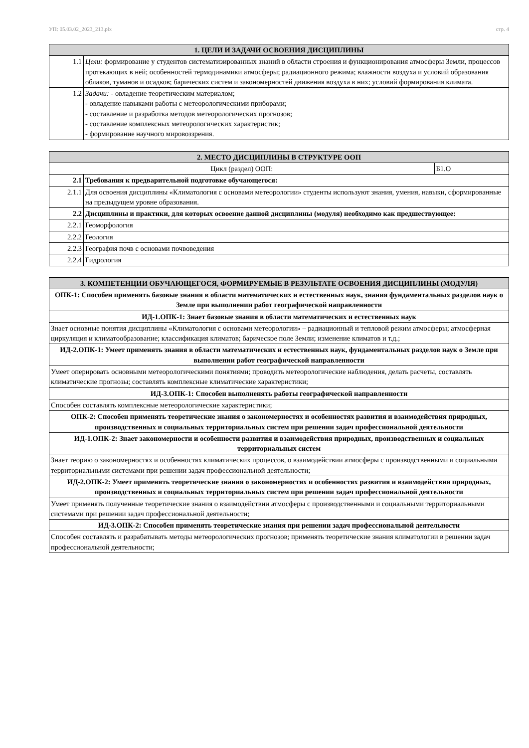УП: 05.03.02_2023_213.plx стр. 4
| 1. ЦЕЛИ И ЗАДАЧИ ОСВОЕНИЯ ДИСЦИПЛИНЫ | |
| --- | --- |
| 1.1 | Цели: формирование у студентов систематизированных знаний в области строения и функционирования атмосферы Земли, процессов протекающих в ней; особенностей термодинамики атмосферы; радиационного режима; влажности воздуха и условий образования облаков, туманов и осадков; барических систем и закономерностей движения воздуха в них; условий формирования климата. |
| 1.2 | Задачи: - овладение теоретическим материалом; - овладение навыками работы с метеорологическими приборами; - составление и разработка методов метеорологических прогнозов; - составление комплексных метеорологических характеристик; - формирование научного мировоззрения. |
| 2. МЕСТО ДИСЦИПЛИНЫ В СТРУКТУРЕ ООП | | |
| --- | --- | --- |
| Цикл (раздел) ООП: | | Б1.О |
| 2.1 | Требования к предварительной подготовке обучающегося: | |
| 2.1.1 | Для освоения дисциплины «Климатология с основами метеорологии» студенты используют знания, умения, навыки, сформированные на предыдущем уровне образования. | |
| 2.2 | Дисциплины и практики, для которых освоение данной дисциплины (модуля) необходимо как предшествующее: | |
| 2.2.1 | Геоморфология | |
| 2.2.2 | Геология | |
| 2.2.3 | География почв с основами почвоведения | |
| 2.2.4 | Гидрология | |
| 3. КОМПЕТЕНЦИИ ОБУЧАЮЩЕГОСЯ, ФОРМИРУЕМЫЕ В РЕЗУЛЬТАТЕ ОСВОЕНИЯ ДИСЦИПЛИНЫ (МОДУЛЯ) |
| --- |
| ОПК-1: Способен применять базовые знания в области математических и естественных наук, знания фундаментальных разделов наук о Земле при выполнении работ географической направленности |
| ИД-1.ОПК-1: Знает базовые знания в области математических и естественных наук |
| Знает основные понятия дисциплины «Климатология с основами метеорологии» – радиационный и тепловой режим атмосферы; атмосферная циркуляция и климатообразование; классификация климатов; барическое поле Земли; изменение климатов и т.д.; |
| ИД-2.ОПК-1: Умеет применять знания в области математических и естественных наук, фундаментальных разделов наук о Земле при выполнении работ географической направленности |
| Умеет оперировать основными метеорологическими понятиями; проводить метеорологические наблюдения, делать расчеты, составлять климатические прогнозы; составлять комплексные климатические характеристики; |
| ИД-3.ОПК-1: Способен выполненять работы географической направленности |
| Способен составлять комплексные метеорологические характеристики; |
| ОПК-2: Способен применять теоретические знания о закономерностях и особенностях развития и взаимодействия природных, производственных и социальных территориальных систем при решении задач профессиональной деятельности |
| ИД-1.ОПК-2: Знает закономерности и особенности развития и взаимодействия природных, производственных и социальных территориальных систем |
| Знает теорию о закономерностях и особенностях климатических процессов, о взаимодействии атмосферы с производственными и социальными территориальными системами при решении задач профессиональной деятельности; |
| ИД-2.ОПК-2: Умеет применять теоретические знания о закономерностях и особенностях развития и взаимодействия природных, производственных и социальных территориальных систем при решении задач профессиональной деятельности |
| Умеет применять полученные теоретические знания о взаимодействии атмосферы с производственными и социальными территориальными системами при решении задач профессиональной деятельности; |
| ИД-3.ОПК-2: Способен применять теоретические знания при решении задач профессиональной деятельности |
| Способен составлять и разрабатывать методы метеорологических прогнозов; применять теоретические знания климатологии в решении задач профессиональной деятельности; |